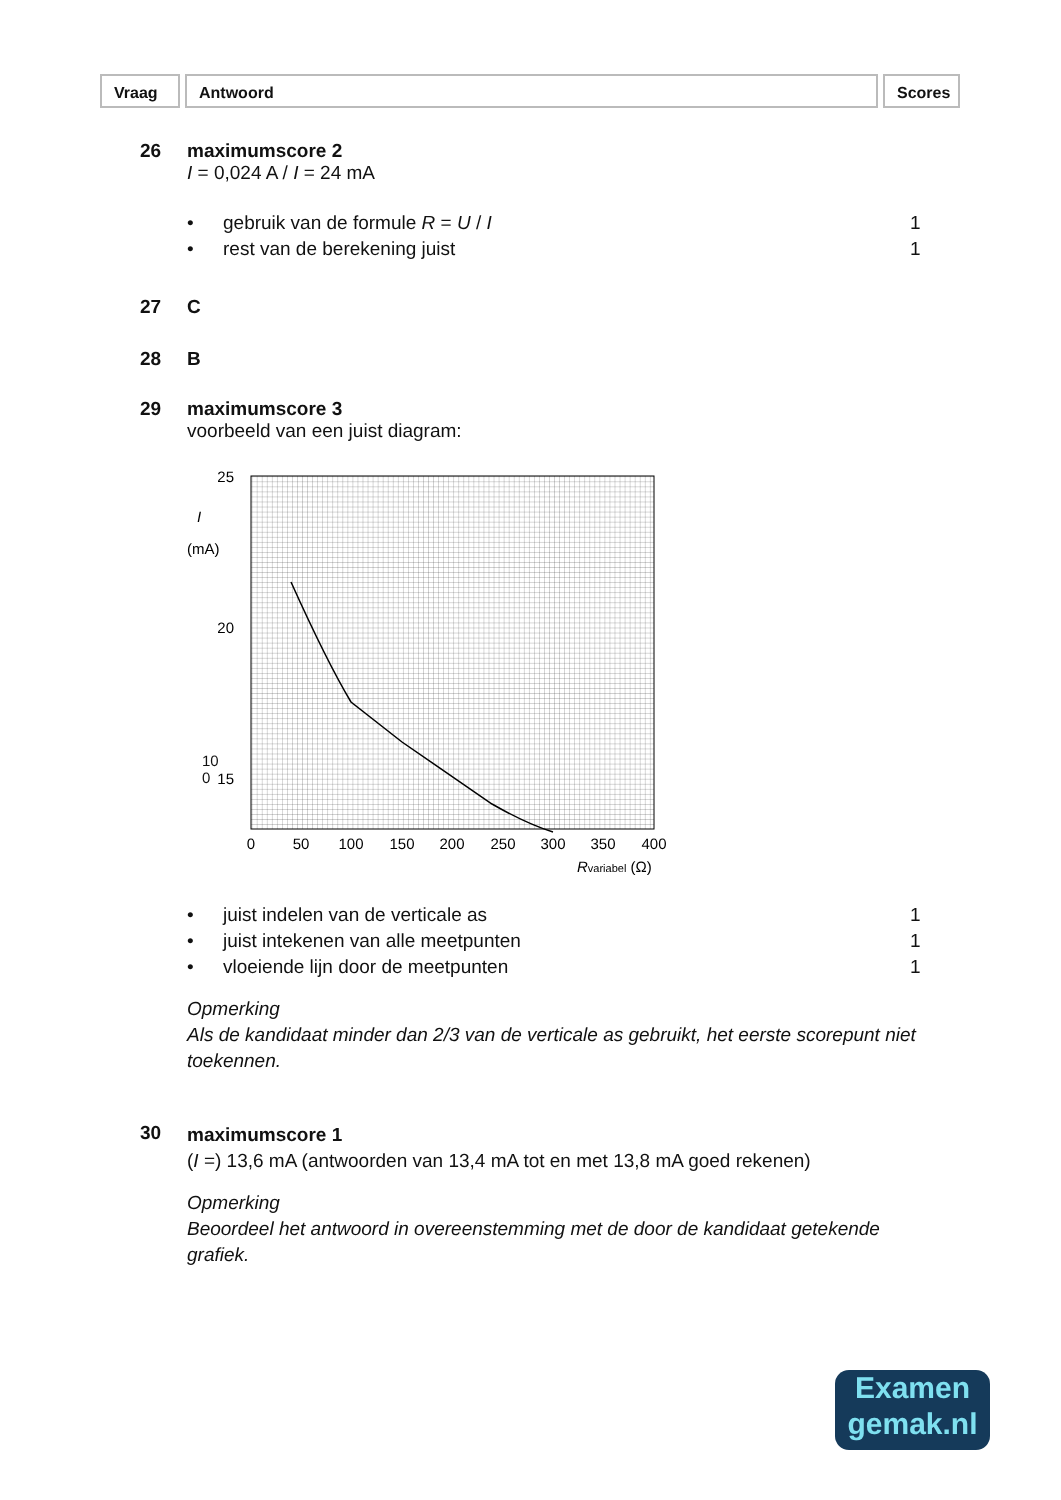Vraag Antwoord Scores
26 maximumscore 2
I = 0,024 A / I = 24 mA
• gebruik van de formule R = U / I 1
• rest van de berekening juist 1
27 C
28 B
29 maximumscore 3
voorbeeld van een juist diagram:
25
20
15
0
50
100
150
200
250
300
350
400
I
(mA)
Rvariabel (Ω)
10
0
• juist indelen van de verticale as 1
• juist intekenen van alle meetpunten 1
• vloeiende lijn door de meetpunten 1
Opmerking
Als de kandidaat minder dan 2/3 van de verticale as gebruikt, het eerste scorepunt niet toekennen.
30
maximumscore 1
(I =) 13,6 mA (antwoorden van 13,4 mA tot en met 13,8 mA goed rekenen)
Opmerking
Beoordeel het antwoord in overeenstemming met de door de kandidaat getekende grafiek.
Examen
gemak.nl